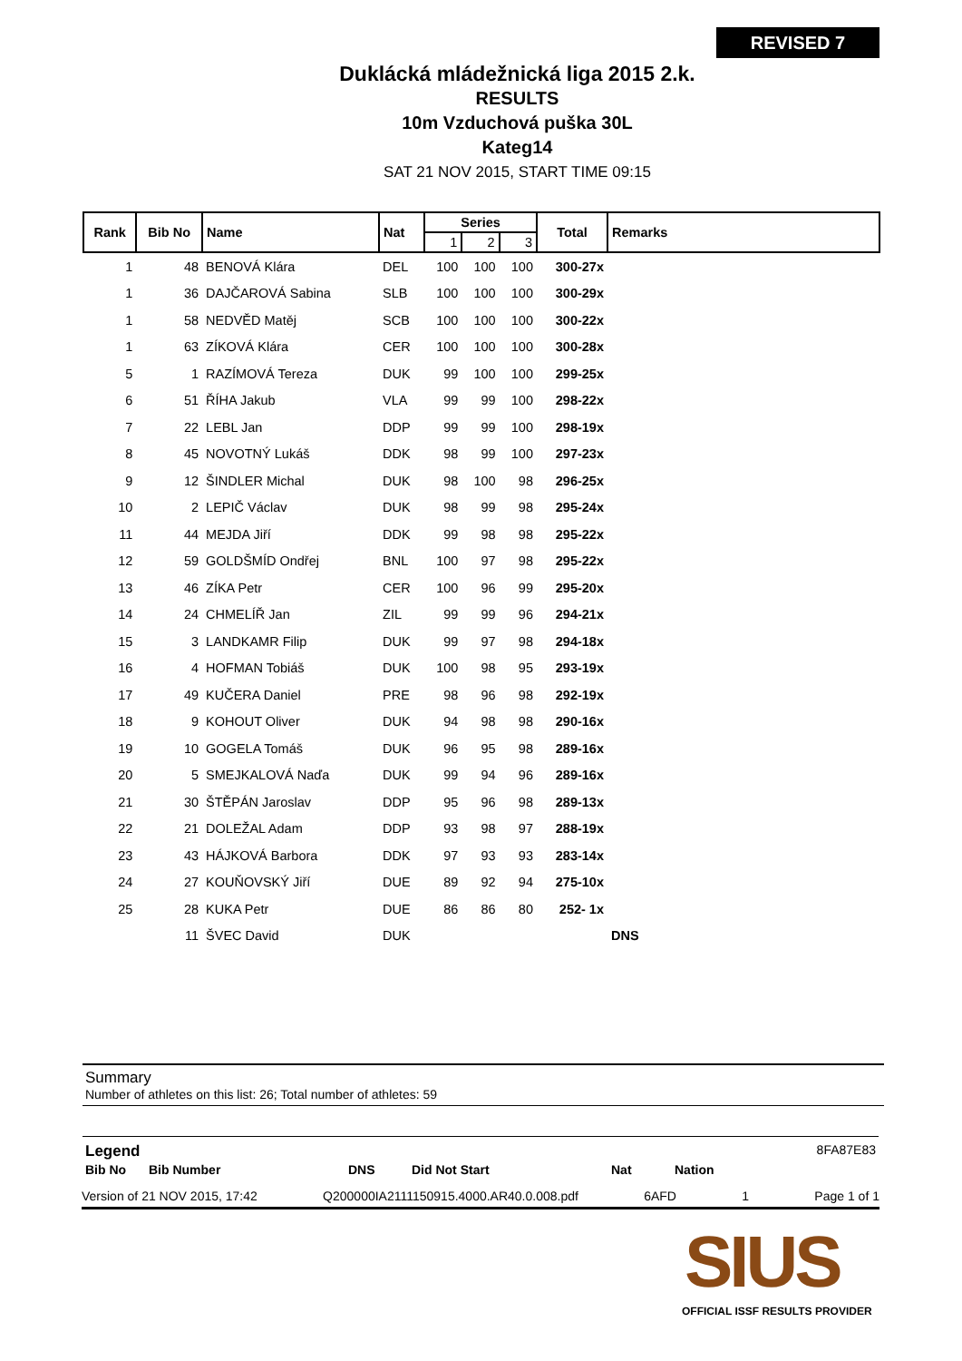REVISED 7
Duklácká mládežnická liga 2015 2.k.
RESULTS
10m Vzduchová puška 30L
Kateg14
SAT 21 NOV 2015, START TIME 09:15
| Rank | Bib No | Name | Nat | Series | | | Total | Remarks |
| --- | --- | --- | --- | --- | --- | --- | --- | --- |
| | | | | 1 | 2 | 3 | | |
| 1 | 48 | BENOVÁ Klára | DEL | 100 | 100 | 100 | 300-27x | |
| 1 | 36 | DAJČAROVÁ Sabina | SLB | 100 | 100 | 100 | 300-29x | |
| 1 | 58 | NEDVĚD Matěj | SCB | 100 | 100 | 100 | 300-22x | |
| 1 | 63 | ZÍKOVÁ Klára | CER | 100 | 100 | 100 | 300-28x | |
| 5 | 1 | RAZÍMOVÁ Tereza | DUK | 99 | 100 | 100 | 299-25x | |
| 6 | 51 | ŘÍHA Jakub | VLA | 99 | 99 | 100 | 298-22x | |
| 7 | 22 | LEBL Jan | DDP | 99 | 99 | 100 | 298-19x | |
| 8 | 45 | NOVOTNÝ Lukáš | DDK | 98 | 99 | 100 | 297-23x | |
| 9 | 12 | ŠINDLER Michal | DUK | 98 | 100 | 98 | 296-25x | |
| 10 | 2 | LEPIČ Václav | DUK | 98 | 99 | 98 | 295-24x | |
| 11 | 44 | MEJDA Jiří | DDK | 99 | 98 | 98 | 295-22x | |
| 12 | 59 | GOLDŠMÍD Ondřej | BNL | 100 | 97 | 98 | 295-22x | |
| 13 | 46 | ZÍKA Petr | CER | 100 | 96 | 99 | 295-20x | |
| 14 | 24 | CHMELÍŘ Jan | ZIL | 99 | 99 | 96 | 294-21x | |
| 15 | 3 | LANDKAMR Filip | DUK | 99 | 97 | 98 | 294-18x | |
| 16 | 4 | HOFMAN Tobiáš | DUK | 100 | 98 | 95 | 293-19x | |
| 17 | 49 | KUČERA Daniel | PRE | 98 | 96 | 98 | 292-19x | |
| 18 | 9 | KOHOUT Oliver | DUK | 94 | 98 | 98 | 290-16x | |
| 19 | 10 | GOGELA Tomáš | DUK | 96 | 95 | 98 | 289-16x | |
| 20 | 5 | SMEJKALOVÁ Naďa | DUK | 99 | 94 | 96 | 289-16x | |
| 21 | 30 | ŠTĚPÁN Jaroslav | DDP | 95 | 96 | 98 | 289-13x | |
| 22 | 21 | DOLEŽAL Adam | DDP | 93 | 98 | 97 | 288-19x | |
| 23 | 43 | HÁJKOVÁ Barbora | DDK | 97 | 93 | 93 | 283-14x | |
| 24 | 27 | KOUŇOVSKÝ Jiří | DUE | 89 | 92 | 94 | 275-10x | |
| 25 | 28 | KUKA Petr | DUE | 86 | 86 | 80 | 252- 1x | |
| | 11 | ŠVEC David | DUK | | | | | DNS |
Summary
Number of athletes on this list: 26; Total number of athletes: 59
Legend 8FA87E83
Bib No Bib Number DNS Did Not Start Nat Nation
Version of 21 NOV 2015, 17:42 Q200000IA2111150915.4000.AR40.0.008.pdf 6AFD 1 Page 1 of 1
SIUS
OFFICIAL ISSF RESULTS PROVIDER